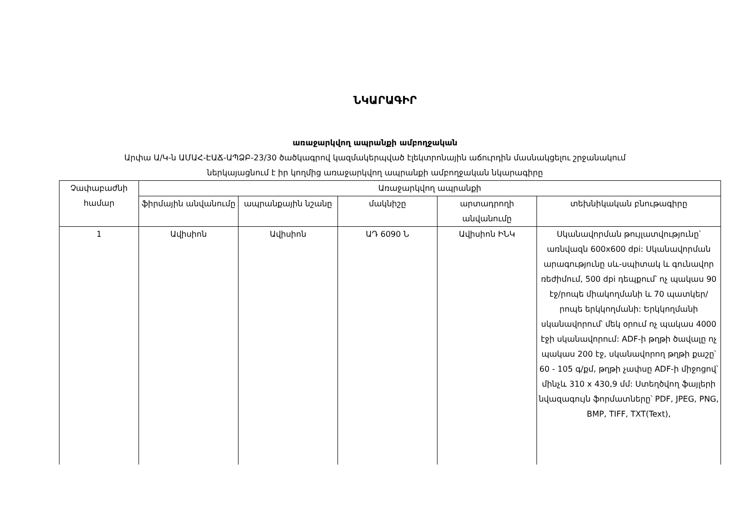ՆԿԱՐԱԳԻՐ
առաջարկվող ապրանքի ամբողջական
Արփա Ա/Կ-ն ԱՄԱՀ-ԷԱՃ-ԱՊՁԲ-23/30 ծածկագրով կազմակերպված էլեկտրոնային աճուրդին մասնակցելու շրջանակում
ներկայացնում է իր կողմից առաջարկվող ապրանքի ամբողջական նկարագիրը
| Չափաբաժնի համար | Առաջարկվող ապրանքի | | | | |
| --- | --- | --- | --- | --- | --- |
| | ֆիրմային անվանումը | ապրանքային նշանը | մակնիշը | արտադրողի անվանումը | տեխնիկական բնութագիրը |
| 1 | Ավիսիոն | Ավիսիոն | ԱԴ 6090 Ն | Ավիսիոն ԻՆԿ | Սկանավորման թույլատվությունը՝ առնվազն 600x600 dpi: Սկանավորման արագությունը սև-սպիտակ և գունավոր ռեժիմում, 500 dpi դեպքում՝ ոչ պակաս 90 էջ/րոպե միակողմանի և 70 պատկեր/րոպե երկկողմանի: Երկկողմանի սկանավորում՝ մեկ օրում ոչ պակաս 4000 էջի սկանավորում: ADF-ի թղթի ծավալը ոչ պակաս 200 էջ, սկանավորող թղթի քաշը՝ 60 - 105 գ/քմ, թղթի չափսը ADF-ի միջոցով՝ մինչև 310 x 430,9 մմ: Ստեղծվող ֆայլերի նվազագույն ֆորմատները՝ PDF, JPEG, PNG, BMP, TIFF, TXT(Text), |